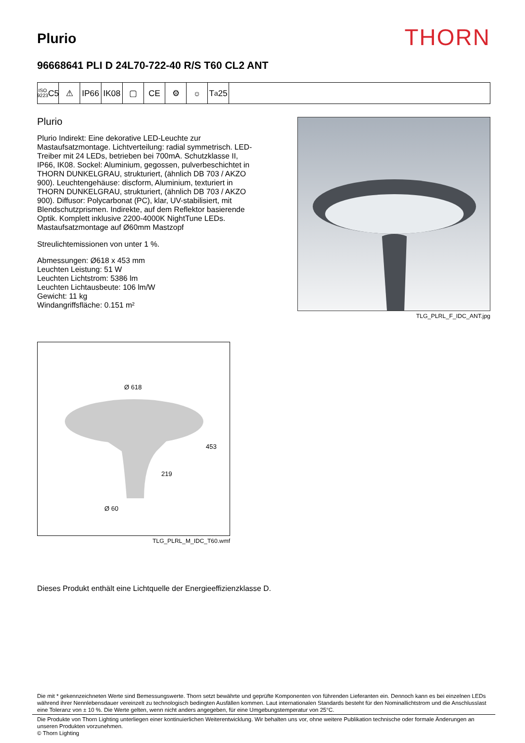Plurio
THORN
96668641 PLI D 24L70-722-40 R/S T60 CL2 ANT
ISO 9223
C5
⚠ IP66 IK08 ▢ CE ⚙ ☼ T<sub>a</sub>25
Plurio
Plurio Indirekt: Eine dekorative LED-Leuchte zur Mastaufsatzmontage. Lichtverteilung: radial symmetrisch. LED-Treiber mit 24 LEDs, betrieben bei 700mA. Schutzklasse II, IP66, IK08. Sockel: Aluminium, gegossen, pulverbeschichtet in THORN DUNKELGRAU, strukturiert, (ähnlich DB 703 / AKZO 900). Leuchtengehäuse: discform, Aluminium, texturiert in THORN DUNKELGRAU, strukturiert, (ähnlich DB 703 / AKZO 900). Diffusor: Polycarbonat (PC), klar, UV-stabilisiert, mit Blendschutzprismen. Indirekte, auf dem Reflektor basierende Optik. Komplett inklusive 2200-4000K NightTune LEDs. Mastaufsatzmontage auf Ø60mm Mastzopf
Streulichtemissionen von unter 1 %.
Abmessungen: Ø618 x 453 mm
Leuchten Leistung: 51 W
Leuchten Lichtstrom: 5386 lm
Leuchten Lichtausbeute: 106 lm/W
Gewicht: 11 kg
Windangriffsfläche: 0.151 m²
TLG_PLRL_F_IDC_ANT.jpg
Ø 618
453
219
Ø 60
TLG_PLRL_M_IDC_T60.wmf
Dieses Produkt enthält eine Lichtquelle der Energieeffizienzklasse D.
Die mit * gekennzeichneten Werte sind Bemessungswerte. Thorn setzt bewährte und geprüfte Komponenten von führenden Lieferanten ein. Dennoch kann es bei einzelnen LEDs während ihrer Nennlebensdauer vereinzelt zu technologisch bedingten Ausfällen kommen. Laut internationalen Standards besteht für den Nominallichtstrom und die Anschlusslast eine Toleranz von ± 10 %. Die Werte gelten, wenn nicht anders angegeben, für eine Umgebungstemperatur von 25°C.
Die Produkte von Thorn Lighting unterliegen einer kontinuierlichen Weiterentwicklung. Wir behalten uns vor, ohne weitere Publikation technische oder formale Änderungen an unseren Produkten vorzunehmen.
© Thorn Lighting